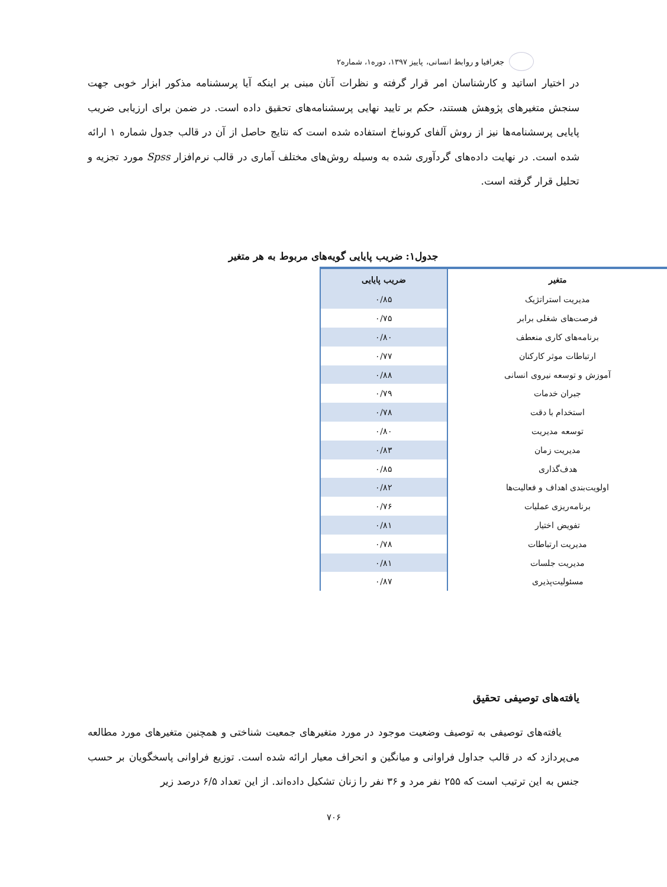جغرافیا و روابط انسانی، پاییز ۱۳۹۷، دوره۱، شماره۲
در اختیار اساتید و کارشناسان امر قرار گرفته و نظرات آنان مبنی بر اینکه آیا پرسشنامه مذکور ابزار خوبی جهت سنجش متغیرهای پژوهش هستند، حکم بر تایید نهایی پرسشنامه‌های تحقیق داده است. در ضمن برای ارزیابی ضریب پایایی پرسشنامه‌ها نیز از روش آلفای کرونباخ استفاده شده است که نتایج حاصل از آن در قالب جدول شماره ۱ ارائه شده است. در نهایت داده‌های گردآوری شده به وسیله روش‌های مختلف آماری در قالب نرم‌افزار Spss مورد تجزیه و تحلیل قرار گرفته است.
جدول۱: ضریب پایایی گویه‌های مربوط به هر متغیر
| متغیر | ضریب پایایی |
| --- | --- |
| مدیریت استراتژیک | ۰/۸۵ |
| فرصت‌های شغلی برابر | ۰/۷۵ |
| برنامه‌های کاری منعطف | ۰/۸۰ |
| ارتباطات موثر کارکنان | ۰/۷۷ |
| آموزش و توسعه نیروی انسانی | ۰/۸۸ |
| جبران خدمات | ۰/۷۹ |
| استخدام با دقت | ۰/۷۸ |
| توسعه مدیریت | ۰/۸۰ |
| مدیریت زمان | ۰/۸۳ |
| هدف‌گذاری | ۰/۸۵ |
| اولویت‌بندی اهداف و فعالیت‌ها | ۰/۸۲ |
| برنامه‌ریزی عملیات | ۰/۷۶ |
| تفویض اختیار | ۰/۸۱ |
| مدیریت ارتباطات | ۰/۷۸ |
| مدیریت جلسات | ۰/۸۱ |
| مسئولیت‌پذیری | ۰/۸۷ |
یافته‌های توصیفی تحقیق
یافته‌های توصیفی به توصیف وضعیت موجود در مورد متغیرهای جمعیت شناختی و همچنین متغیرهای مورد مطالعه می‌پردازد که در قالب جداول فراوانی و میانگین و انحراف معیار ارائه شده است. توزیع فراوانی پاسخگویان بر حسب جنس به این ترتیب است که ۲۵۵ نفر مرد و ۳۶ نفر را زنان تشکیل داده‌اند. از این تعداد ۶/۵ درصد زیر
۷۰۶